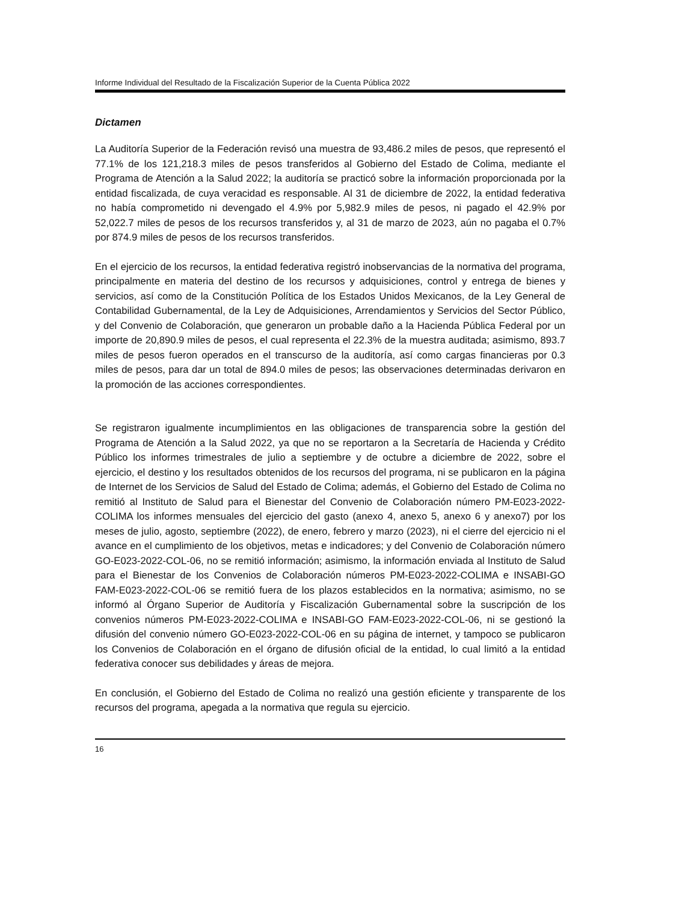Informe Individual del Resultado de la Fiscalización Superior de la Cuenta Pública 2022
Dictamen
La Auditoría Superior de la Federación revisó una muestra de 93,486.2 miles de pesos, que representó el 77.1% de los 121,218.3 miles de pesos transferidos al Gobierno del Estado de Colima, mediante el Programa de Atención a la Salud 2022; la auditoría se practicó sobre la información proporcionada por la entidad fiscalizada, de cuya veracidad es responsable. Al 31 de diciembre de 2022, la entidad federativa no había comprometido ni devengado el 4.9% por 5,982.9 miles de pesos, ni pagado el 42.9% por 52,022.7 miles de pesos de los recursos transferidos y, al 31 de marzo de 2023, aún no pagaba el 0.7% por 874.9 miles de pesos de los recursos transferidos.
En el ejercicio de los recursos, la entidad federativa registró inobservancias de la normativa del programa, principalmente en materia del destino de los recursos y adquisiciones, control y entrega de bienes y servicios, así como de la Constitución Política de los Estados Unidos Mexicanos, de la Ley General de Contabilidad Gubernamental, de la Ley de Adquisiciones, Arrendamientos y Servicios del Sector Público, y del Convenio de Colaboración, que generaron un probable daño a la Hacienda Pública Federal por un importe de 20,890.9 miles de pesos, el cual representa el 22.3% de la muestra auditada; asimismo, 893.7 miles de pesos fueron operados en el transcurso de la auditoría, así como cargas financieras por 0.3 miles de pesos, para dar un total de 894.0 miles de pesos; las observaciones determinadas derivaron en la promoción de las acciones correspondientes.
Se registraron igualmente incumplimientos en las obligaciones de transparencia sobre la gestión del Programa de Atención a la Salud 2022, ya que no se reportaron a la Secretaría de Hacienda y Crédito Público los informes trimestrales de julio a septiembre y de octubre a diciembre de 2022, sobre el ejercicio, el destino y los resultados obtenidos de los recursos del programa, ni se publicaron en la página de Internet de los Servicios de Salud del Estado de Colima; además, el Gobierno del Estado de Colima no remitió al Instituto de Salud para el Bienestar del Convenio de Colaboración número PM-E023-2022-COLIMA los informes mensuales del ejercicio del gasto (anexo 4, anexo 5, anexo 6 y anexo7) por los meses de julio, agosto, septiembre (2022), de enero, febrero y marzo (2023), ni el cierre del ejercicio ni el avance en el cumplimiento de los objetivos, metas e indicadores; y del Convenio de Colaboración número GO-E023-2022-COL-06, no se remitió información; asimismo, la información enviada al Instituto de Salud para el Bienestar de los Convenios de Colaboración números PM-E023-2022-COLIMA e INSABI-GO FAM-E023-2022-COL-06 se remitió fuera de los plazos establecidos en la normativa; asimismo, no se informó al Órgano Superior de Auditoría y Fiscalización Gubernamental sobre la suscripción de los convenios números PM-E023-2022-COLIMA e INSABI-GO FAM-E023-2022-COL-06, ni se gestionó la difusión del convenio número GO-E023-2022-COL-06 en su página de internet, y tampoco se publicaron los Convenios de Colaboración en el órgano de difusión oficial de la entidad, lo cual limitó a la entidad federativa conocer sus debilidades y áreas de mejora.
En conclusión, el Gobierno del Estado de Colima no realizó una gestión eficiente y transparente de los recursos del programa, apegada a la normativa que regula su ejercicio.
16